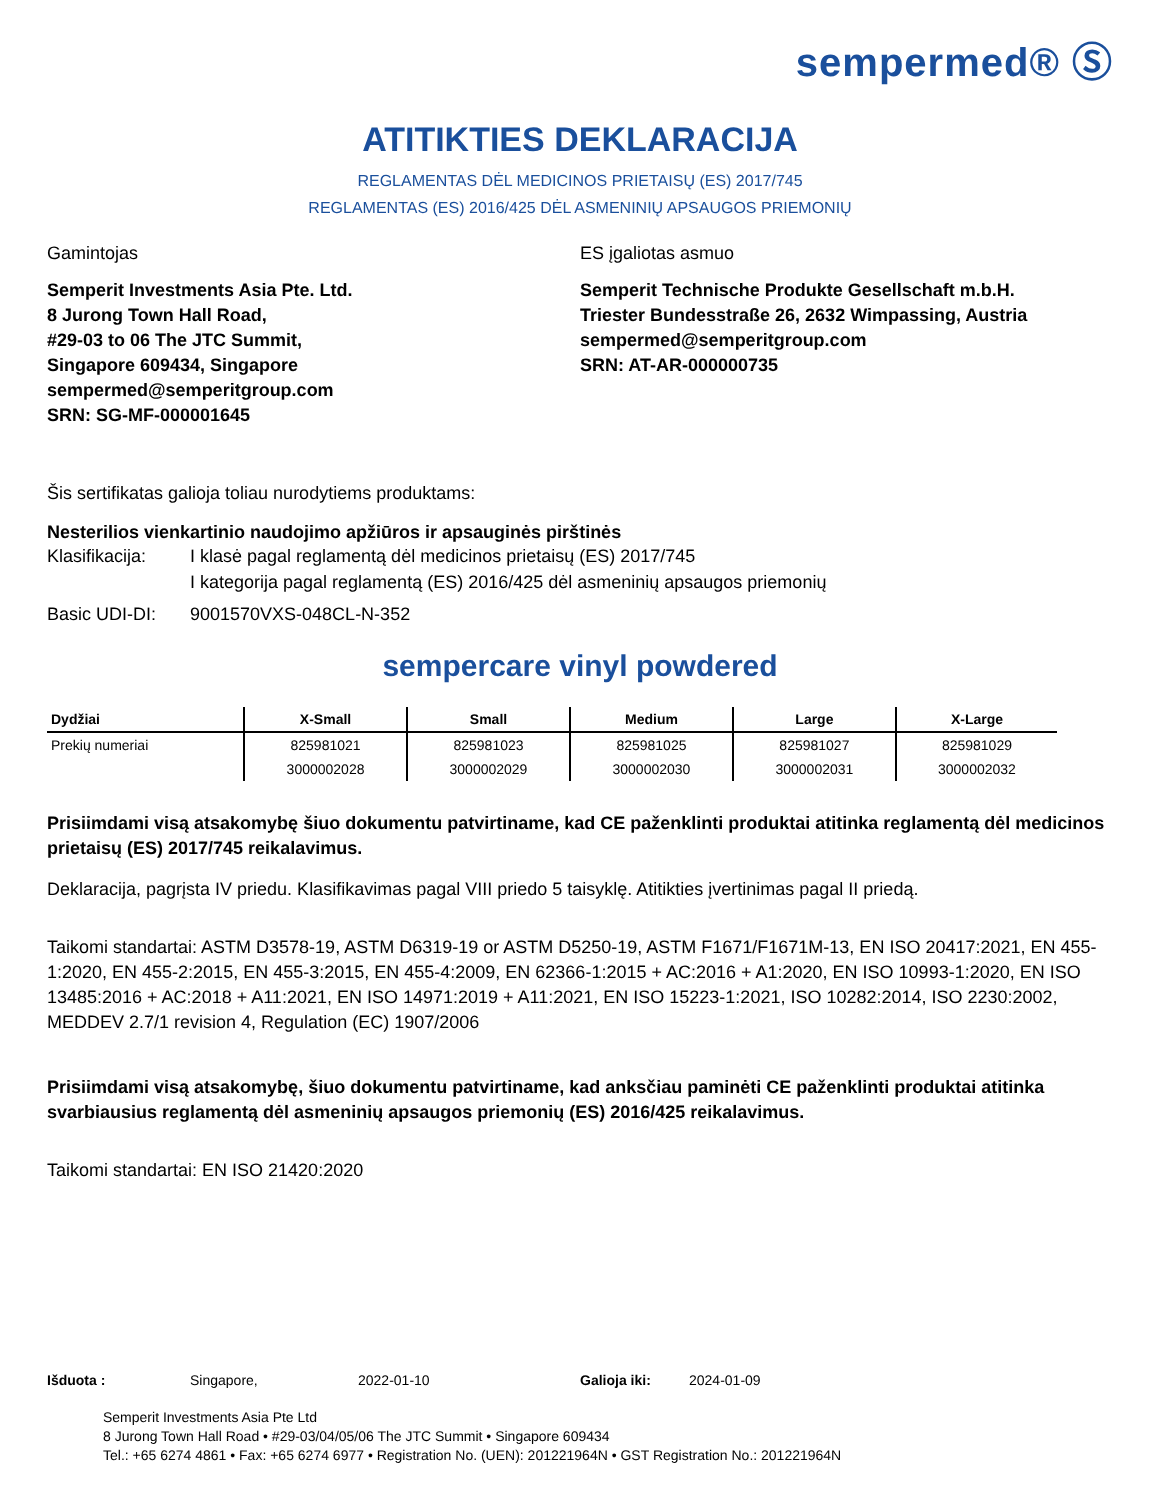sempermed® Ⓢ
ATITIKTIES DEKLARACIJA
REGLAMENTAS DĖL MEDICINOS PRIETAISŲ (ES) 2017/745
REGLAMENTAS (ES) 2016/425 DĖL ASMENINIŲ APSAUGOS PRIEMONIŲ
Gamintojas
Semperit Investments Asia Pte. Ltd.
8 Jurong Town Hall Road,
#29-03 to 06 The JTC Summit,
Singapore 609434, Singapore
sempermed@semperitgroup.com
SRN: SG-MF-000001645
ES įgaliotas asmuo
Semperit Technische Produkte Gesellschaft m.b.H.
Triester Bundesstraße 26, 2632 Wimpassing, Austria
sempermed@semperitgroup.com
SRN: AT-AR-000000735
Šis sertifikatas galioja toliau nurodytiems produktams:
Nesterilios vienkartinio naudojimo apžiūros ir apsauginės pirštinės
Klasifikacija: I klasė pagal reglamentą dėl medicinos prietaisų (ES) 2017/745
I kategorija pagal reglamentą (ES) 2016/425 dėl asmeninių apsaugos priemonių
Basic UDI-DI: 9001570VXS-048CL-N-352
sempercare vinyl powdered
| Dydžiai | X-Small | Small | Medium | Large | X-Large |
| --- | --- | --- | --- | --- | --- |
| Prekių numeriai | 825981021 | 825981023 | 825981025 | 825981027 | 825981029 |
| | 3000002028 | 3000002029 | 3000002030 | 3000002031 | 3000002032 |
Prisiimdami visą atsakomybę šiuo dokumentu patvirtiname, kad CE paženklinti produktai atitinka reglamentą dėl medicinos prietaisų (ES) 2017/745 reikalavimus.
Deklaracija, pagrįsta IV priedu. Klasifikavimas pagal VIII priedo 5 taisyklę. Atitikties įvertinimas pagal II priedą.
Taikomi standartai: ASTM D3578-19, ASTM D6319-19 or ASTM D5250-19, ASTM F1671/F1671M-13, EN ISO 20417:2021, EN 455-1:2020, EN 455-2:2015, EN 455-3:2015, EN 455-4:2009, EN 62366-1:2015 + AC:2016 + A1:2020, EN ISO 10993-1:2020, EN ISO 13485:2016 + AC:2018 + A11:2021, EN ISO 14971:2019 + A11:2021, EN ISO 15223-1:2021, ISO 10282:2014, ISO 2230:2002, MEDDEV 2.7/1 revision 4, Regulation (EC) 1907/2006
Prisiimdami visą atsakomybę, šiuo dokumentu patvirtiname, kad anksčiau paminėti CE paženklinti produktai atitinka svarbiausius reglamentą dėl asmeninių apsaugos priemonių (ES) 2016/425 reikalavimus.
Taikomi standartai: EN ISO 21420:2020
Išduota : Singapore, 2022-01-10 Galioja iki: 2024-01-09
Semperit Investments Asia Pte Ltd
8 Jurong Town Hall Road • #29-03/04/05/06 The JTC Summit • Singapore 609434
Tel.: +65 6274 4861 • Fax: +65 6274 6977 • Registration No. (UEN): 201221964N • GST Registration No.: 201221964N